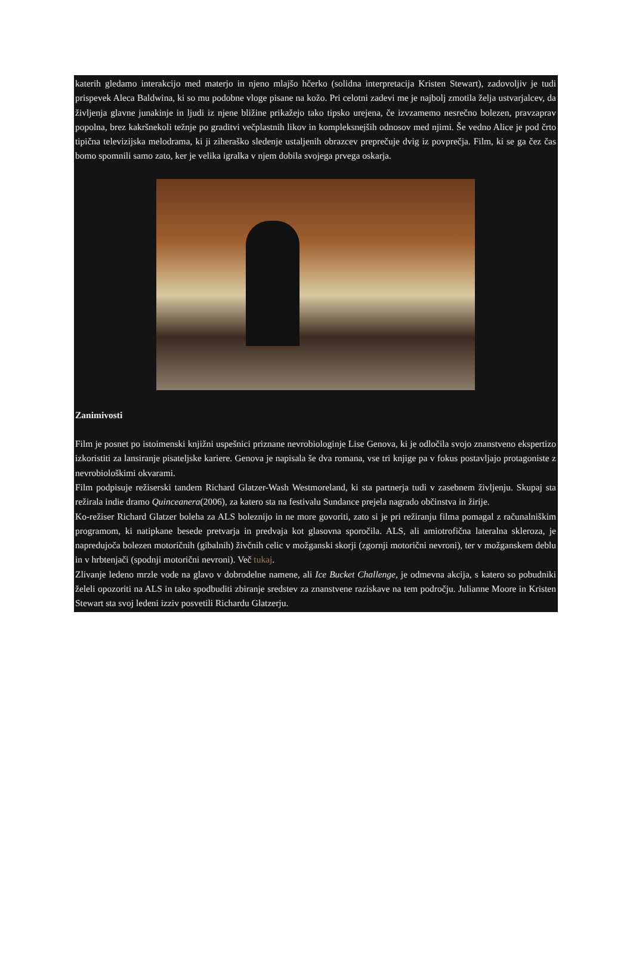katerih gledamo interakcijo med materjo in njeno mlajšo hčerko (solidna interpretacija Kristen Stewart), zadovoljiv je tudi prispevek Aleca Baldwina, ki so mu podobne vloge pisane na kožo. Pri celotni zadevi me je najbolj zmotila želja ustvarjalcev, da življenja glavne junakinje in ljudi iz njene bližine prikažejo tako tipsko urejena, če izvzamemo nesrečno bolezen, pravzaprav popolna, brez kakršnekoli težnje po graditvi večplastnih likov in kompleksnejših odnosov med njimi. Še vedno Alice je pod črto tipična televizijska melodrama, ki ji ziheraško sledenje ustaljenih obrazcev preprečuje dvig iz povprečja. Film, ki se ga čez čas bomo spomnili samo zato, ker je velika igralka v njem dobila svojega prvega oskarja.
Zanimivosti
Film je posnet po istoimenski knjižni uspešnici priznane nevrobiologinje Lise Genova, ki je odločila svojo znanstveno ekspertizo izkoristiti za lansiranje pisateljske kariere. Genova je napisala še dva romana, vse tri knjige pa v fokus postavljajo protagoniste z nevrobiološkimi okvarami.
Film podpisuje režiserski tandem Richard Glatzer-Wash Westmoreland, ki sta partnerja tudi v zasebnem življenju. Skupaj sta režirala indie dramo Quinceanera(2006), za katero sta na festivalu Sundance prejela nagrado občinstva in žirije.
Ko-režiser Richard Glatzer boleha za ALS boleznijo in ne more govoriti, zato si je pri režiranju filma pomagal z računalniškim programom, ki natipkane besede pretvarja in predvaja kot glasovna sporočila. ALS, ali amiotrofična lateralna skleroza, je napredujoča bolezen motoričnih (gibalnih) živčnih celic v možganski skorji (zgornji motorični nevroni), ter v možganskem deblu in v hrbtenjači (spodnji motorični nevroni). Več tukaj.
Zlivanje ledeno mrzle vode na glavo v dobrodelne namene, ali Ice Bucket Challenge, je odmevna akcija, s katero so pobudniki želeli opozoriti na ALS in tako spodbuditi zbiranje sredstev za znanstvene raziskave na tem področju. Julianne Moore in Kristen Stewart sta svoj ledeni izziv posvetili Richardu Glatzerju.